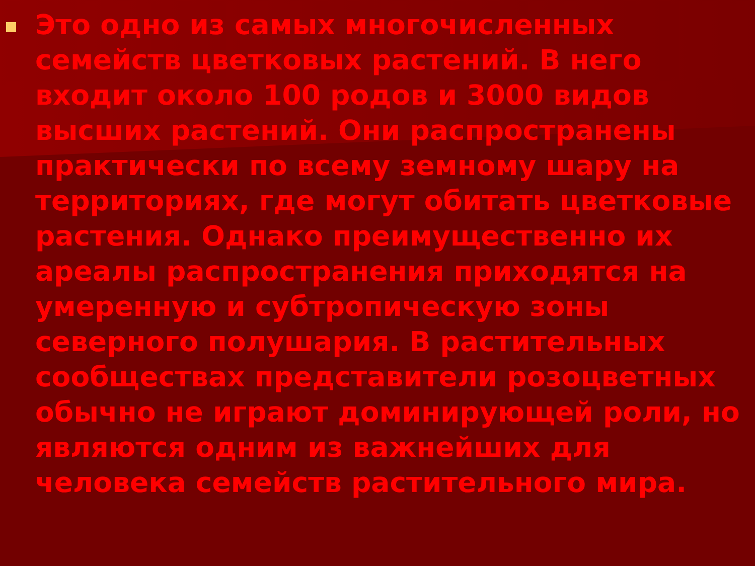Это одно из самых многочисленных семейств цветковых растений. В него входит около 100 родов и 3000 видов высших растений. Они распространены практически по всему земному шару на территориях, где могут обитать цветковые растения. Однако преимущественно их ареалы распространения приходятся на умеренную и субтропическую зоны северного полушария. В растительных сообществах представители розоцветных обычно не играют доминирующей роли, но являются одним из важнейших для человека семейств растительного мира.